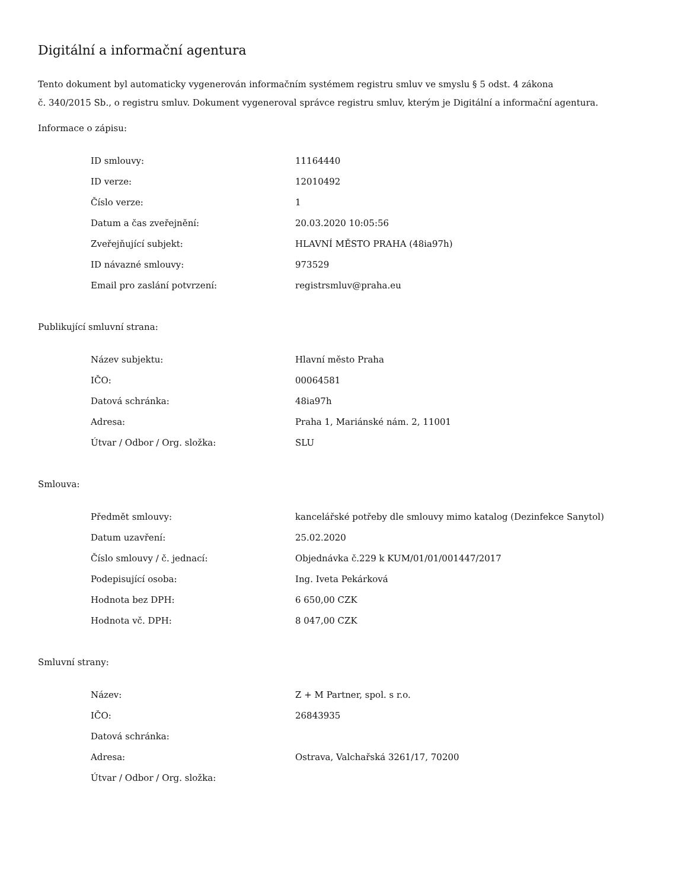Digitální a informační agentura
Tento dokument byl automaticky vygenerován informačním systémem registru smluv ve smyslu § 5 odst. 4 zákona
č. 340/2015 Sb., o registru smluv. Dokument vygeneroval správce registru smluv, kterým je Digitální a informační agentura.
Informace o zápisu:
| ID smlouvy: | 11164440 |
| ID verze: | 12010492 |
| Číslo verze: | 1 |
| Datum a čas zveřejnění: | 20.03.2020 10:05:56 |
| Zveřejňující subjekt: | HLAVNÍ MĚSTO PRAHA (48ia97h) |
| ID návazné smlouvy: | 973529 |
| Email pro zaslání potvrzení: | registrsmluv@praha.eu |
Publikující smluvní strana:
| Název subjektu: | Hlavní město Praha |
| IČO: | 00064581 |
| Datová schránka: | 48ia97h |
| Adresa: | Praha 1, Mariánské nám. 2, 11001 |
| Útvar / Odbor / Org. složka: | SLU |
Smlouva:
| Předmět smlouvy: | kancelářské potřeby dle smlouvy mimo katalog (Dezinfekce Sanytol) |
| Datum uzavření: | 25.02.2020 |
| Číslo smlouvy / č. jednací: | Objednávka č.229 k KUM/01/01/001447/2017 |
| Podepisující osoba: | Ing. Iveta Pekárková |
| Hodnota bez DPH: | 6 650,00 CZK |
| Hodnota vč. DPH: | 8 047,00 CZK |
Smluvní strany:
| Název: | Z + M Partner, spol. s r.o. |
| IČO: | 26843935 |
| Datová schránka: | |
| Adresa: | Ostrava, Valchařská 3261/17, 70200 |
| Útvar / Odbor / Org. složka: | |